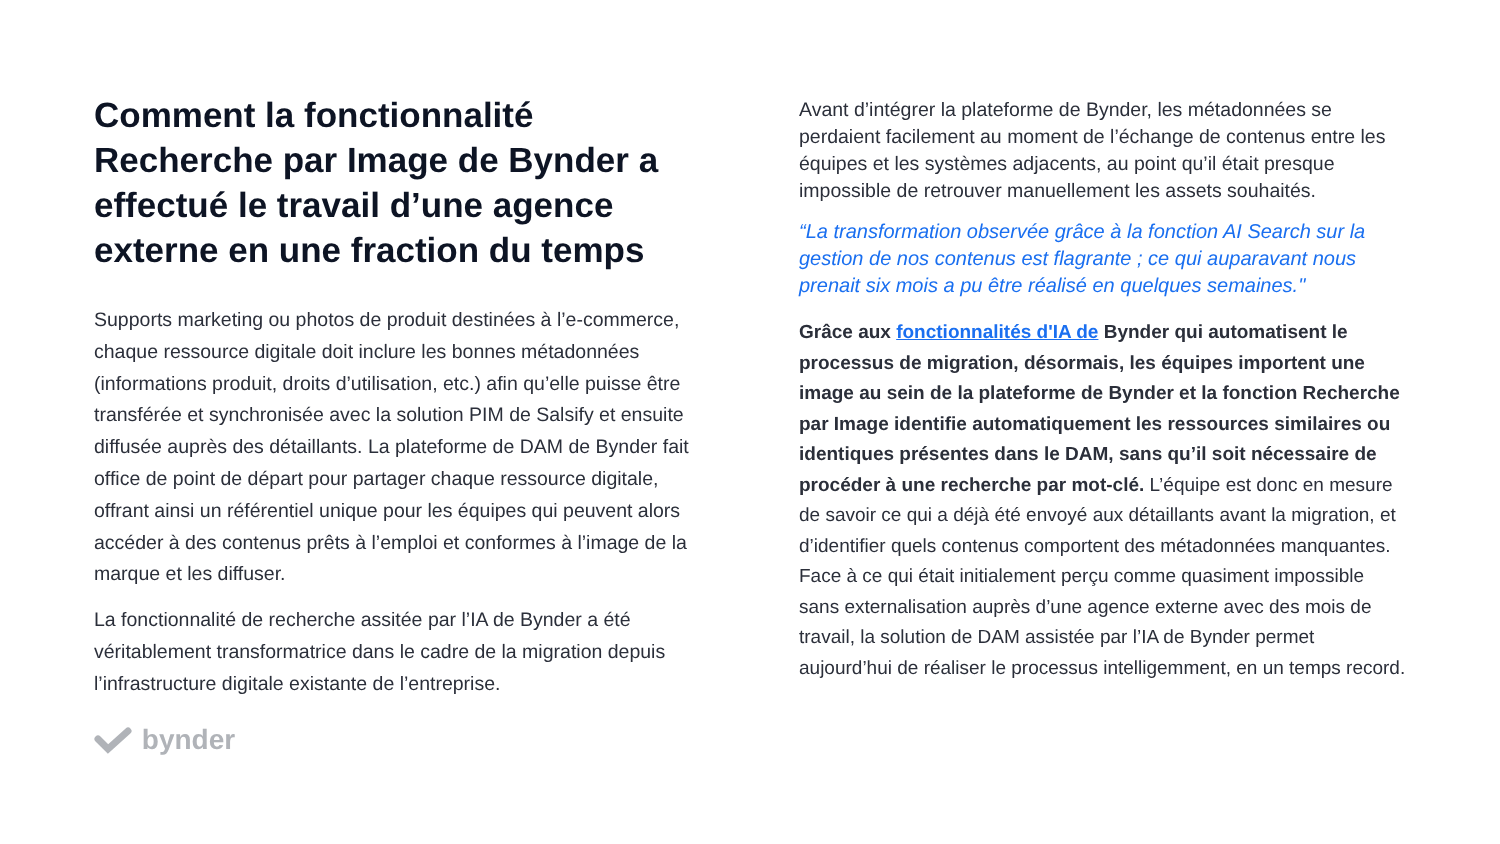Comment la fonctionnalité Recherche par Image de Bynder a effectué le travail d’une agence externe en une fraction du temps
Supports marketing ou photos de produit destinées à l’e-commerce, chaque ressource digitale doit inclure les bonnes métadonnées (informations produit, droits d’utilisation, etc.) afin qu’elle puisse être transférée et synchronisée avec la solution PIM de Salsify et ensuite diffusée auprès des détaillants. La plateforme de DAM de Bynder fait office de point de départ pour partager chaque ressource digitale, offrant ainsi un référentiel unique pour les équipes qui peuvent alors accéder à des contenus prêts à l’emploi et conformes à l’image de la marque et les diffuser.
La fonctionnalité de recherche assitée par l’IA de Bynder a été véritablement transformatrice dans le cadre de la migration depuis l’infrastructure digitale existante de l’entreprise.
bynder
Avant d’intégrer la plateforme de Bynder, les métadonnées se perdaient facilement au moment de l’échange de contenus entre les équipes et les systèmes adjacents, au point qu’il était presque impossible de retrouver manuellement les assets souhaités.
“La transformation observée grâce à la fonction AI Search sur la gestion de nos contenus est flagrante ; ce qui auparavant nous prenait six mois a pu être réalisé en quelques semaines."
Grâce aux fonctionnalités d'IA de Bynder qui automatisent le processus de migration, désormais, les équipes importent une image au sein de la plateforme de Bynder et la fonction Recherche par Image identifie automatiquement les ressources similaires ou identiques présentes dans le DAM, sans qu’il soit nécessaire de procéder à une recherche par mot-clé. L’équipe est donc en mesure de savoir ce qui a déjà été envoyé aux détaillants avant la migration, et d’identifier quels contenus comportent des métadonnées manquantes. Face à ce qui était initialement perçu comme quasiment impossible sans externalisation auprès d’une agence externe avec des mois de travail, la solution de DAM assistée par l’IA de Bynder permet aujourd’hui de réaliser le processus intelligemment, en un temps record.